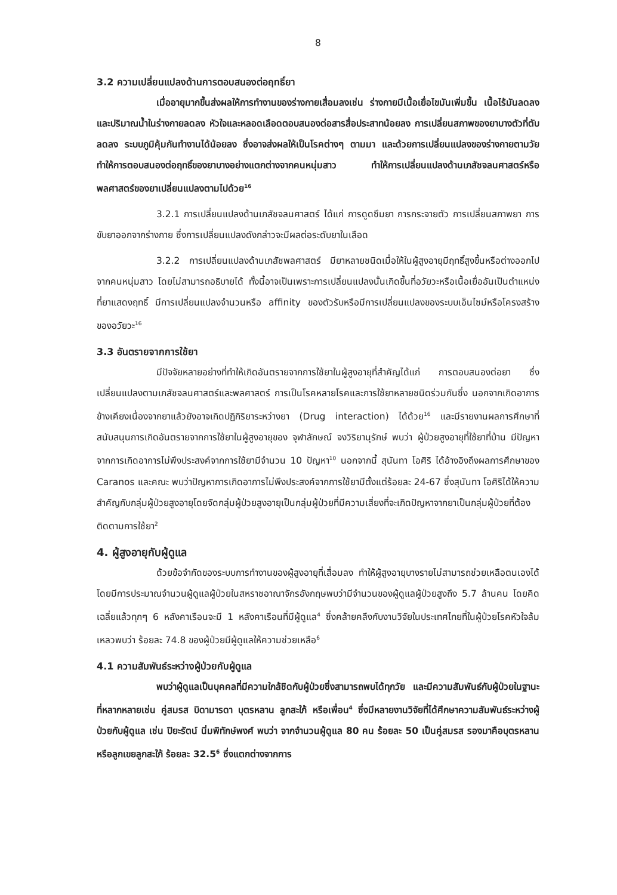8
3.2 ความเปลี่ยนแปลงด้านการตอบสนองต่อฤทธิ์ยา
เมื่ออายุมากขึ้นส่งผลให้การทำงานของร่างกายเสื่อมลงเช่น ร่างกายมีเนื้อเยื่อไขมันเพิ่มขึ้น เนื้อไร้มันลดลง และปริมาณน้ำในร่างกายลดลง หัวใจและหลอดเลือดตอบสนองต่อสารสื่อประสาทน้อยลง การเปลี่ยนสภาพของยาบางตัวที่ตับลดลง ระบบภูมิคุ้มกันทำงานได้น้อยลง ซึ่งอาจส่งผลให้เป็นโรคต่างๆ ตามมา และด้วยการเปลี่ยนแปลงของร่างกายตามวัยทำให้การตอบสนองต่อฤทธิ์ของยาบางอย่างแตกต่างจากคนหนุ่มสาว ทำให้การเปลี่ยนแปลงด้านเภสัชจลนศาสตร์หรือพลศาสตร์ของยาเปลี่ยนแปลงตามไปด้วย<sup>16</sup>
3.2.1 การเปลี่ยนแปลงด้านเภสัชจลนศาสตร์ ได้แก่ การดูดซึมยา การกระจายตัว การเปลี่ยนสภาพยา การขับยาออกจากร่างกาย ซึ่งการเปลี่ยนแปลงดังกล่าวจะมีผลต่อระดับยาในเลือด
3.2.2 การเปลี่ยนแปลงด้านเภสัชพลศาสตร์ มียาหลายชนิดเมื่อให้ในผู้สูงอายุมีฤทธิ์สูงขึ้นหรือต่างออกไปจากคนหนุ่มสาว โดยไม่สามารถอธิบายได้ ทั้งนี้อาจเป็นเพราะการเปลี่ยนแปลงนั้นเกิดขึ้นที่อวัยวะหรือเนื้อเยื่ออันเป็นตำแหน่งที่ยาแสดงฤทธิ์ มีการเปลี่ยนแปลงจำนวนหรือ affinity ของตัวรับหรือมีการเปลี่ยนแปลงของระบบเอ็นไซม์หรือโครงสร้างของอวัยวะ<sup>16</sup>
3.3 อันตรายจากการใช้ยา
มีปัจจัยหลายอย่างที่ทำให้เกิดอันตรายจากการใช้ยาในผู้สูงอายุที่สำคัญได้แก่ การตอบสนองต่อยา ซึ่งเปลี่ยนแปลงตามเภสัชจลนศาสตร์และพลศาสตร์ การเป็นโรคหลายโรคและการใช้ยาหลายชนิดร่วมกันซึ่ง นอกจากเกิดอาการข้างเคียงเนื่องจากยาแล้วยังอาจเกิดปฏิกิริยาระหว่างยา (Drug interaction) ได้ด้วย<sup>16</sup> และมีรายงานผลการศึกษาที่สนับสนุนการเกิดอันตรายจากการใช้ยาในผู้สูงอายุของ จุฬาลักษณ์ จงวิริยานุรักษ์ พบว่า ผู้ป่วยสูงอายุที่ใช้ยาที่บ้าน มีปัญหาจากการเกิดอาการไม่พึงประสงค์จากการใช้ยามีจำนวน 10 ปัญหา<sup>10</sup> นอกจากนี้ สุนันทา โอศิริ ได้อ้างอิงถึงผลการศึกษาของ Caranos และคณะ พบว่าปัญหาการเกิดอาการไม่พึงประสงค์จากการใช้ยามีตั้งแต่ร้อยละ 24-67 ซึ่งสุนันทา โอศิริได้ให้ความสำคัญกับกลุ่มผู้ป่วยสูงอายุโดยจัดกลุ่มผู้ป่วยสูงอายุเป็นกลุ่มผู้ป่วยที่มีความเสี่ยงที่จะเกิดปัญหาจากยาเป็นกลุ่มผู้ป่วยที่ต้องติดตามการใช้ยา<sup>2</sup>
4. ผู้สูงอายุกับผู้ดูแล
ด้วยข้อจำกัดของระบบการทำงานของผู้สูงอายุที่เสื่อมลง ทำให้ผู้สูงอายุบางรายไม่สามารถช่วยเหลือตนเองได้ โดยมีการประมาณจำนวนผู้ดูแลผู้ป่วยในสหราชอาณาจักรอังกฤษพบว่ามีจำนวนของผู้ดูแลผู้ป่วยสูงถึง 5.7 ล้านคน โดยคิดเฉลี่ยแล้วทุกๆ 6 หลังคาเรือนจะมี 1 หลังคาเรือนที่มีผู้ดูแล<sup>4</sup> ซึ่งคล้ายคลึงกับงานวิจัยในประเทศไทยที่ในผู้ป่วยโรคหัวใจล้มเหลวพบว่า ร้อยละ 74.8 ของผู้ป่วยมีผู้ดูแลให้ความช่วยเหลือ<sup>6</sup>
4.1 ความสัมพันธ์ระหว่างผู้ป่วยกับผู้ดูแล
พบว่าผู้ดูแลเป็นบุคคลที่มีความใกล้ชิดกับผู้ป่วยซึ่งสามารถพบได้ทุกวัย และมีความสัมพันธ์กับผู้ป่วยในฐานะที่หลากหลายเช่น คู่สมรส บิดามารดา บุตรหลาน ลูกสะใภ้ หรือเพื่อน<sup>4</sup> ซึ่งมีหลายงานวิจัยที่ได้ศึกษาความสัมพันธ์ระหว่างผู้ป่วยกับผู้ดูแล เช่น ปิยะรัตน์ นิ่มพิทักษ์พงศ์ พบว่า จากจำนวนผู้ดูแล 80 คน ร้อยละ 50 เป็นคู่สมรส รองมาคือบุตรหลานหรือลูกเขยลูกสะใภ้ ร้อยละ 32.5<sup>6</sup> ซึ่งแตกต่างจากการ